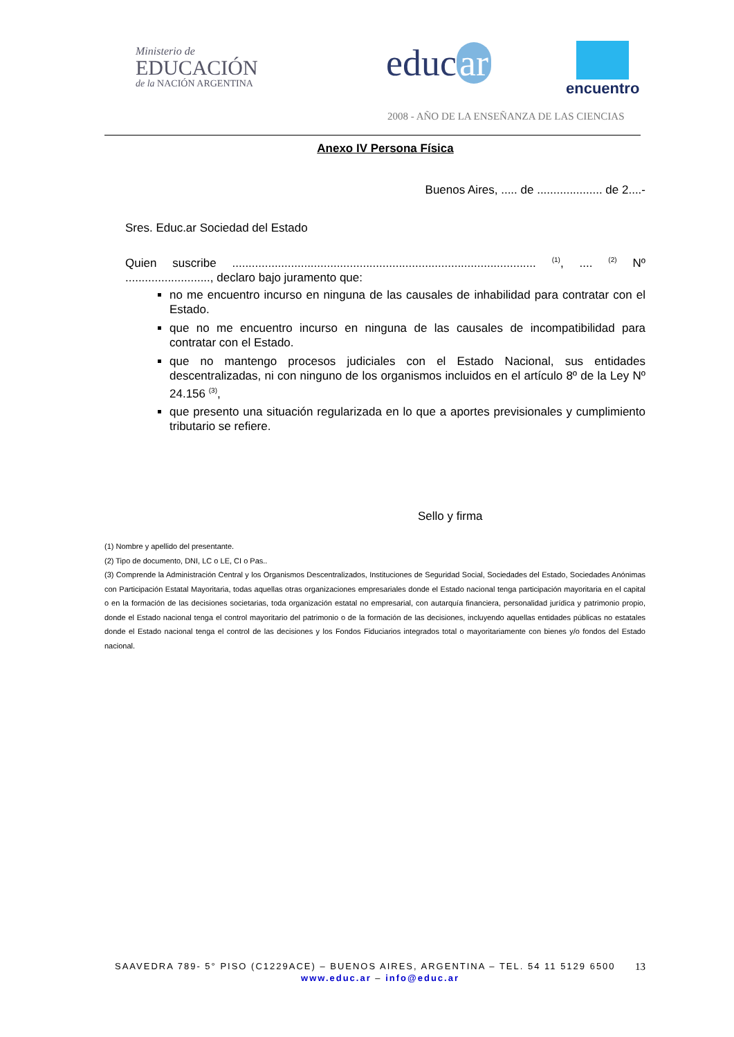Ministerio de
EDUCACIÓN
de la NACIÓN ARGENTINA
educ ar encuentro
2008 - AÑO DE LA ENSEÑANZA DE LAS CIENCIAS
Anexo IV Persona Física
Buenos Aires, ..... de .................... de 2....-
Sres. Educ.ar Sociedad del Estado
Quien suscribe ............................................................................................. <sup>(1)</sup>, .... <sup>(2)</sup> Nº .........................., declaro bajo juramento que:
no me encuentro incurso en ninguna de las causales de inhabilidad para contratar con el Estado.
que no me encuentro incurso en ninguna de las causales de incompatibilidad para contratar con el Estado.
que no mantengo procesos judiciales con el Estado Nacional, sus entidades descentralizadas, ni con ninguno de los organismos incluidos en el artículo 8º de la Ley Nº 24.156 <sup>(3)</sup>,
que presento una situación regularizada en lo que a aportes previsionales y cumplimiento tributario se refiere.
Sello y firma
(1) Nombre y apellido del presentante.
(2) Tipo de documento, DNI, LC o LE, CI o Pas..
(3) Comprende la Administración Central y los Organismos Descentralizados, Instituciones de Seguridad Social, Sociedades del Estado, Sociedades Anónimas con Participación Estatal Mayoritaria, todas aquellas otras organizaciones empresariales donde el Estado nacional tenga participación mayoritaria en el capital o en la formación de las decisiones societarias, toda organización estatal no empresarial, con autarquía financiera, personalidad jurídica y patrimonio propio, donde el Estado nacional tenga el control mayoritario del patrimonio o de la formación de las decisiones, incluyendo aquellas entidades públicas no estatales donde el Estado nacional tenga el control de las decisiones y los Fondos Fiduciarios integrados total o mayoritariamente con bienes y/o fondos del Estado nacional.
SAAVEDRA 789- 5° PISO (C1229ACE) – BUENOS AIRES, ARGENTINA – TEL. 54 11 5129 6500 13
www.educ.ar – info@educ.ar